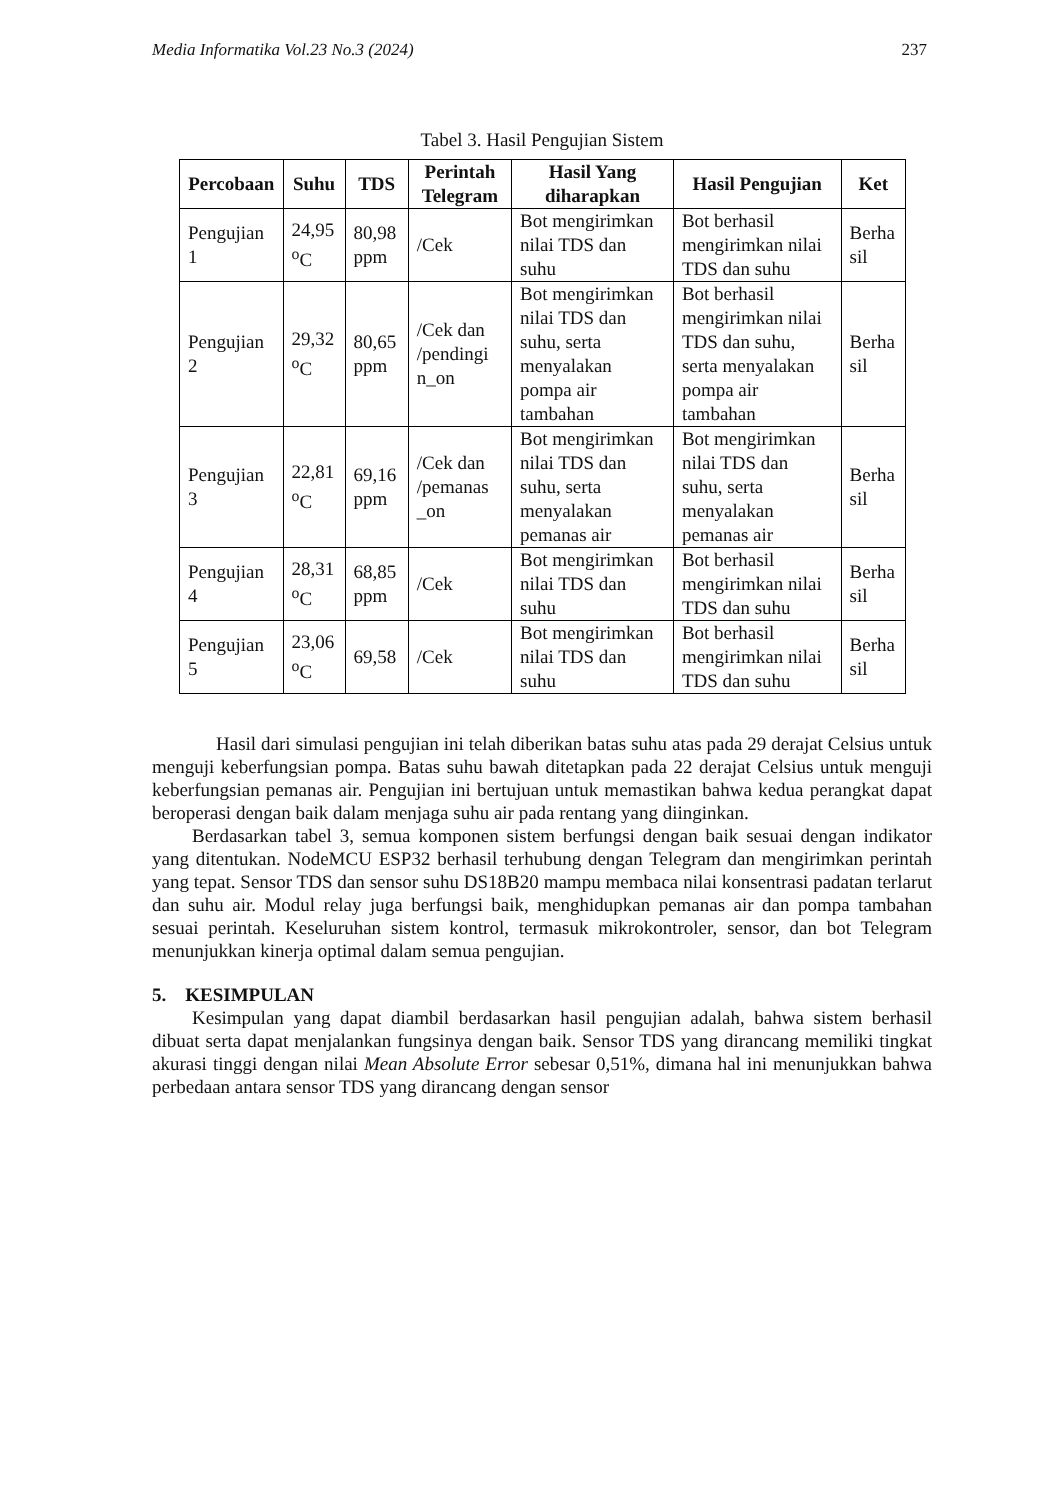Media Informatika Vol.23 No.3 (2024) 237
Tabel 3. Hasil Pengujian Sistem
| Percobaan | Suhu | TDS | Perintah Telegram | Hasil Yang diharapkan | Hasil Pengujian | Ket |
| --- | --- | --- | --- | --- | --- | --- |
| Pengujian 1 | 24,95 <sup>o</sup>C | 80,98 ppm | /Cek | Bot mengirimkan nilai TDS dan suhu | Bot berhasil mengirimkan nilai TDS dan suhu | Berha sil |
| Pengujian 2 | 29,32 <sup>o</sup>C | 80,65 ppm | /Cek dan /pendingi n_on | Bot mengirimkan nilai TDS dan suhu, serta menyalakan pompa air tambahan | Bot berhasil mengirimkan nilai TDS dan suhu, serta menyalakan pompa air tambahan | Berha sil |
| Pengujian 3 | 22,81 <sup>o</sup>C | 69,16 ppm | /Cek dan /pemanas _on | Bot mengirimkan nilai TDS dan suhu, serta menyalakan pemanas air | Bot mengirimkan nilai TDS dan suhu, serta menyalakan pemanas air | Berha sil |
| Pengujian 4 | 28,31 <sup>o</sup>C | 68,85 ppm | /Cek | Bot mengirimkan nilai TDS dan suhu | Bot berhasil mengirimkan nilai TDS dan suhu | Berha sil |
| Pengujian 5 | 23,06 <sup>o</sup>C | 69,58 | /Cek | Bot mengirimkan nilai TDS dan suhu | Bot berhasil mengirimkan nilai TDS dan suhu | Berha sil |
Hasil dari simulasi pengujian ini telah diberikan batas suhu atas pada 29 derajat Celsius untuk menguji keberfungsian pompa. Batas suhu bawah ditetapkan pada 22 derajat Celsius untuk menguji keberfungsian pemanas air. Pengujian ini bertujuan untuk memastikan bahwa kedua perangkat dapat beroperasi dengan baik dalam menjaga suhu air pada rentang yang diinginkan.
Berdasarkan tabel 3, semua komponen sistem berfungsi dengan baik sesuai dengan indikator yang ditentukan. NodeMCU ESP32 berhasil terhubung dengan Telegram dan mengirimkan perintah yang tepat. Sensor TDS dan sensor suhu DS18B20 mampu membaca nilai konsentrasi padatan terlarut dan suhu air. Modul relay juga berfungsi baik, menghidupkan pemanas air dan pompa tambahan sesuai perintah. Keseluruhan sistem kontrol, termasuk mikrokontroler, sensor, dan bot Telegram menunjukkan kinerja optimal dalam semua pengujian.
5. KESIMPULAN
Kesimpulan yang dapat diambil berdasarkan hasil pengujian adalah, bahwa sistem berhasil dibuat serta dapat menjalankan fungsinya dengan baik. Sensor TDS yang dirancang memiliki tingkat akurasi tinggi dengan nilai Mean Absolute Error sebesar 0,51%, dimana hal ini menunjukkan bahwa perbedaan antara sensor TDS yang dirancang dengan sensor